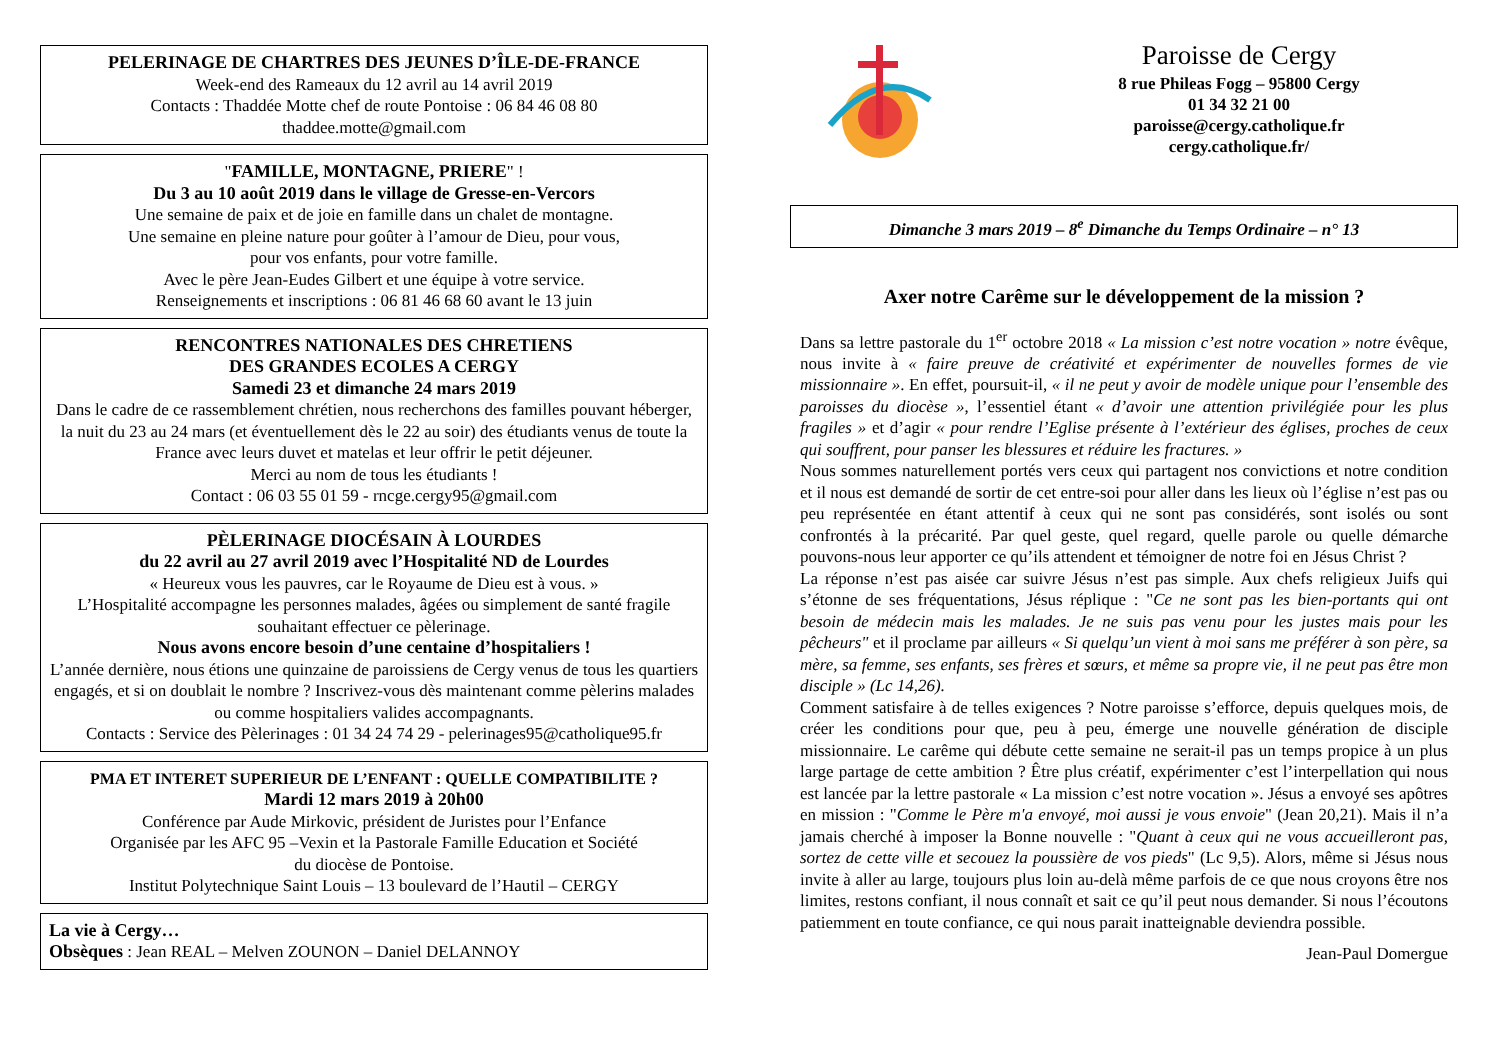PELERINAGE DE CHARTRES DES JEUNES D’ÎLE-DE-FRANCE
Week-end des Rameaux du 12 avril au 14 avril 2019
Contacts : Thaddée Motte chef de route Pontoise : 06 84 46 08 80
thaddee.motte@gmail.com
"FAMILLE, MONTAGNE, PRIERE" !
Du 3 au 10 août 2019 dans le village de Gresse-en-Vercors
Une semaine de paix et de joie en famille dans un chalet de montagne.
Une semaine en pleine nature pour goûter à l’amour de Dieu, pour vous,
pour vos enfants, pour votre famille.
Avec le père Jean-Eudes Gilbert et une équipe à votre service.
Renseignements et inscriptions : 06 81 46 68 60 avant le 13 juin
RENCONTRES NATIONALES DES CHRETIENS
DES GRANDES ECOLES A CERGY
Samedi 23 et dimanche 24 mars 2019
Dans le cadre de ce rassemblement chrétien, nous recherchons des familles pouvant héberger, la nuit du 23 au 24 mars (et éventuellement dès le 22 au soir) des étudiants venus de toute la France avec leurs duvet et matelas et leur offrir le petit déjeuner.
Merci au nom de tous les étudiants !
Contact : 06 03 55 01 59 - rncge.cergy95@gmail.com
PÈLERINAGE DIOCÉSAIN À LOURDES
du 22 avril au 27 avril 2019 avec l’Hospitalité ND de Lourdes
« Heureux vous les pauvres, car le Royaume de Dieu est à vous. »
L’Hospitalité accompagne les personnes malades, âgées ou simplement de santé fragile souhaitant effectuer ce pèlerinage.
Nous avons encore besoin d’une centaine d’hospitaliers !
L’année dernière, nous étions une quinzaine de paroissiens de Cergy venus de tous les quartiers engagés, et si on doublait le nombre ? Inscrivez-vous dès maintenant comme pèlerins malades ou comme hospitaliers valides accompagnants.
Contacts : Service des Pèlerinages : 01 34 24 74 29 - pelerinages95@catholique95.fr
PMA ET INTERET SUPERIEUR DE L’ENFANT : QUELLE COMPATIBILITE ?
Mardi 12 mars 2019 à 20h00
Conférence par Aude Mirkovic, président de Juristes pour l’Enfance
Organisée par les AFC 95 –Vexin et la Pastorale Famille Education et Société
du diocèse de Pontoise.
Institut Polytechnique Saint Louis – 13 boulevard de l’Hautil – CERGY
La vie à Cergy…
Obsèques : Jean REAL – Melven ZOUNON – Daniel DELANNOY
Paroisse de Cergy
8 rue Phileas Fogg – 95800 Cergy
01 34 32 21 00
paroisse@cergy.catholique.fr
cergy.catholique.fr/
Dimanche 3 mars 2019 – 8<sup>e</sup> Dimanche du Temps Ordinaire – n° 13
Axer notre Carême sur le développement de la mission ?
Dans sa lettre pastorale du 1<sup>er</sup> octobre 2018 « La mission c’est notre vocation » notre évêque, nous invite à « faire preuve de créativité et expérimenter de nouvelles formes de vie missionnaire ». En effet, poursuit-il, « il ne peut y avoir de modèle unique pour l’ensemble des paroisses du diocèse », l’essentiel étant « d’avoir une attention privilégiée pour les plus fragiles » et d’agir « pour rendre l’Eglise présente à l’extérieur des églises, proches de ceux qui souffrent, pour panser les blessures et réduire les fractures. »
Nous sommes naturellement portés vers ceux qui partagent nos convictions et notre condition et il nous est demandé de sortir de cet entre-soi pour aller dans les lieux où l’église n’est pas ou peu représentée en étant attentif à ceux qui ne sont pas considérés, sont isolés ou sont confrontés à la précarité. Par quel geste, quel regard, quelle parole ou quelle démarche pouvons-nous leur apporter ce qu’ils attendent et témoigner de notre foi en Jésus Christ ?
La réponse n’est pas aisée car suivre Jésus n’est pas simple. Aux chefs religieux Juifs qui s’étonne de ses fréquentations, Jésus réplique : "Ce ne sont pas les bien-portants qui ont besoin de médecin mais les malades. Je ne suis pas venu pour les justes mais pour les pêcheurs" et il proclame par ailleurs « Si quelqu’un vient à moi sans me préférer à son père, sa mère, sa femme, ses enfants, ses frères et sœurs, et même sa propre vie, il ne peut pas être mon disciple » (Lc 14,26).
Comment satisfaire à de telles exigences ? Notre paroisse s’efforce, depuis quelques mois, de créer les conditions pour que, peu à peu, émerge une nouvelle génération de disciple missionnaire. Le carême qui débute cette semaine ne serait-il pas un temps propice à un plus large partage de cette ambition ? Être plus créatif, expérimenter c’est l’interpellation qui nous est lancée par la lettre pastorale « La mission c’est notre vocation ». Jésus a envoyé ses apôtres en mission : "Comme le Père m'a envoyé, moi aussi je vous envoie" (Jean 20,21). Mais il n’a jamais cherché à imposer la Bonne nouvelle : "Quant à ceux qui ne vous accueilleront pas, sortez de cette ville et secouez la poussière de vos pieds" (Lc 9,5). Alors, même si Jésus nous invite à aller au large, toujours plus loin au-delà même parfois de ce que nous croyons être nos limites, restons confiant, il nous connaît et sait ce qu’il peut nous demander. Si nous l’écoutons patiemment en toute confiance, ce qui nous parait inatteignable deviendra possible.
Jean-Paul Domergue